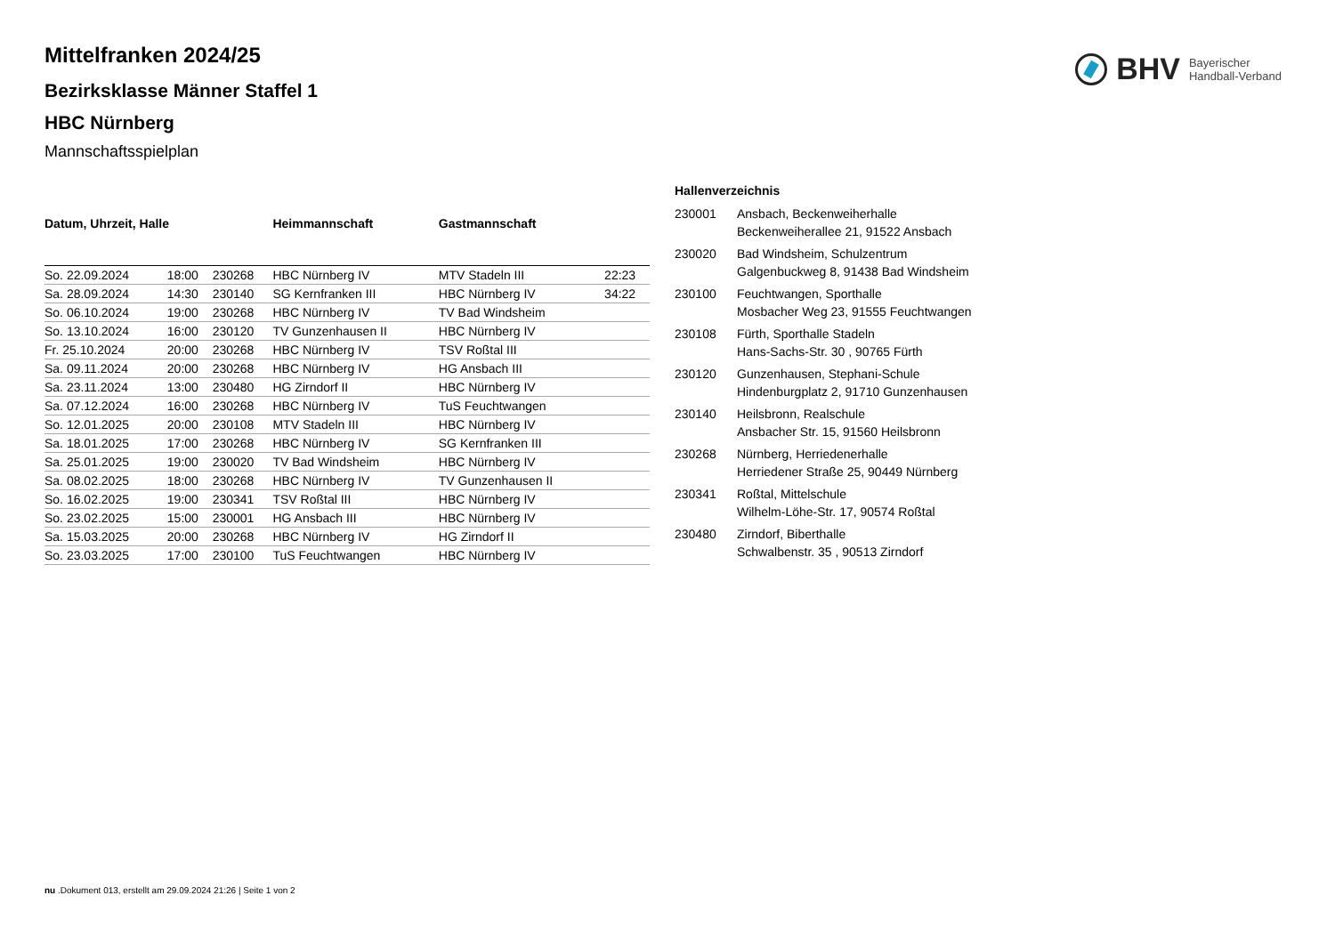BHV Bayerischer
Handball-Verband
Mittelfranken 2024/25
Bezirksklasse Männer Staffel 1
HBC Nürnberg
Mannschaftsspielplan
| Datum, Uhrzeit, Halle | | | Heimmannschaft | Gastmannschaft | |
| --- | --- | --- | --- | --- | --- |
| So. 22.09.2024 | 18:00 | 230268 | HBC Nürnberg IV | MTV Stadeln III | 22:23 |
| Sa. 28.09.2024 | 14:30 | 230140 | SG Kernfranken III | HBC Nürnberg IV | 34:22 |
| So. 06.10.2024 | 19:00 | 230268 | HBC Nürnberg IV | TV Bad Windsheim | |
| So. 13.10.2024 | 16:00 | 230120 | TV Gunzenhausen II | HBC Nürnberg IV | |
| Fr. 25.10.2024 | 20:00 | 230268 | HBC Nürnberg IV | TSV Roßtal III | |
| Sa. 09.11.2024 | 20:00 | 230268 | HBC Nürnberg IV | HG Ansbach III | |
| Sa. 23.11.2024 | 13:00 | 230480 | HG Zirndorf II | HBC Nürnberg IV | |
| Sa. 07.12.2024 | 16:00 | 230268 | HBC Nürnberg IV | TuS Feuchtwangen | |
| So. 12.01.2025 | 20:00 | 230108 | MTV Stadeln III | HBC Nürnberg IV | |
| Sa. 18.01.2025 | 17:00 | 230268 | HBC Nürnberg IV | SG Kernfranken III | |
| Sa. 25.01.2025 | 19:00 | 230020 | TV Bad Windsheim | HBC Nürnberg IV | |
| Sa. 08.02.2025 | 18:00 | 230268 | HBC Nürnberg IV | TV Gunzenhausen II | |
| So. 16.02.2025 | 19:00 | 230341 | TSV Roßtal III | HBC Nürnberg IV | |
| So. 23.02.2025 | 15:00 | 230001 | HG Ansbach III | HBC Nürnberg IV | |
| Sa. 15.03.2025 | 20:00 | 230268 | HBC Nürnberg IV | HG Zirndorf II | |
| So. 23.03.2025 | 17:00 | 230100 | TuS Feuchtwangen | HBC Nürnberg IV | |
| Hallenverzeichnis | |
| --- | --- |
| 230001 | Ansbach, Beckenweiherhalle Beckenweiherallee 21, 91522 Ansbach |
| 230020 | Bad Windsheim, Schulzentrum Galgenbuckweg 8, 91438 Bad Windsheim |
| 230100 | Feuchtwangen, Sporthalle Mosbacher Weg 23, 91555 Feuchtwangen |
| 230108 | Fürth, Sporthalle Stadeln Hans-Sachs-Str. 30 , 90765 Fürth |
| 230120 | Gunzenhausen, Stephani-Schule Hindenburgplatz 2, 91710 Gunzenhausen |
| 230140 | Heilsbronn, Realschule Ansbacher Str. 15, 91560 Heilsbronn |
| 230268 | Nürnberg, Herriedenerhalle Herriedener Straße 25, 90449 Nürnberg |
| 230341 | Roßtal, Mittelschule Wilhelm-Löhe-Str. 17, 90574 Roßtal |
| 230480 | Zirndorf, Biberthalle Schwalbenstr. 35 , 90513 Zirndorf |
nu .Dokument 013, erstellt am 29.09.2024 21:26 | Seite 1 von 2